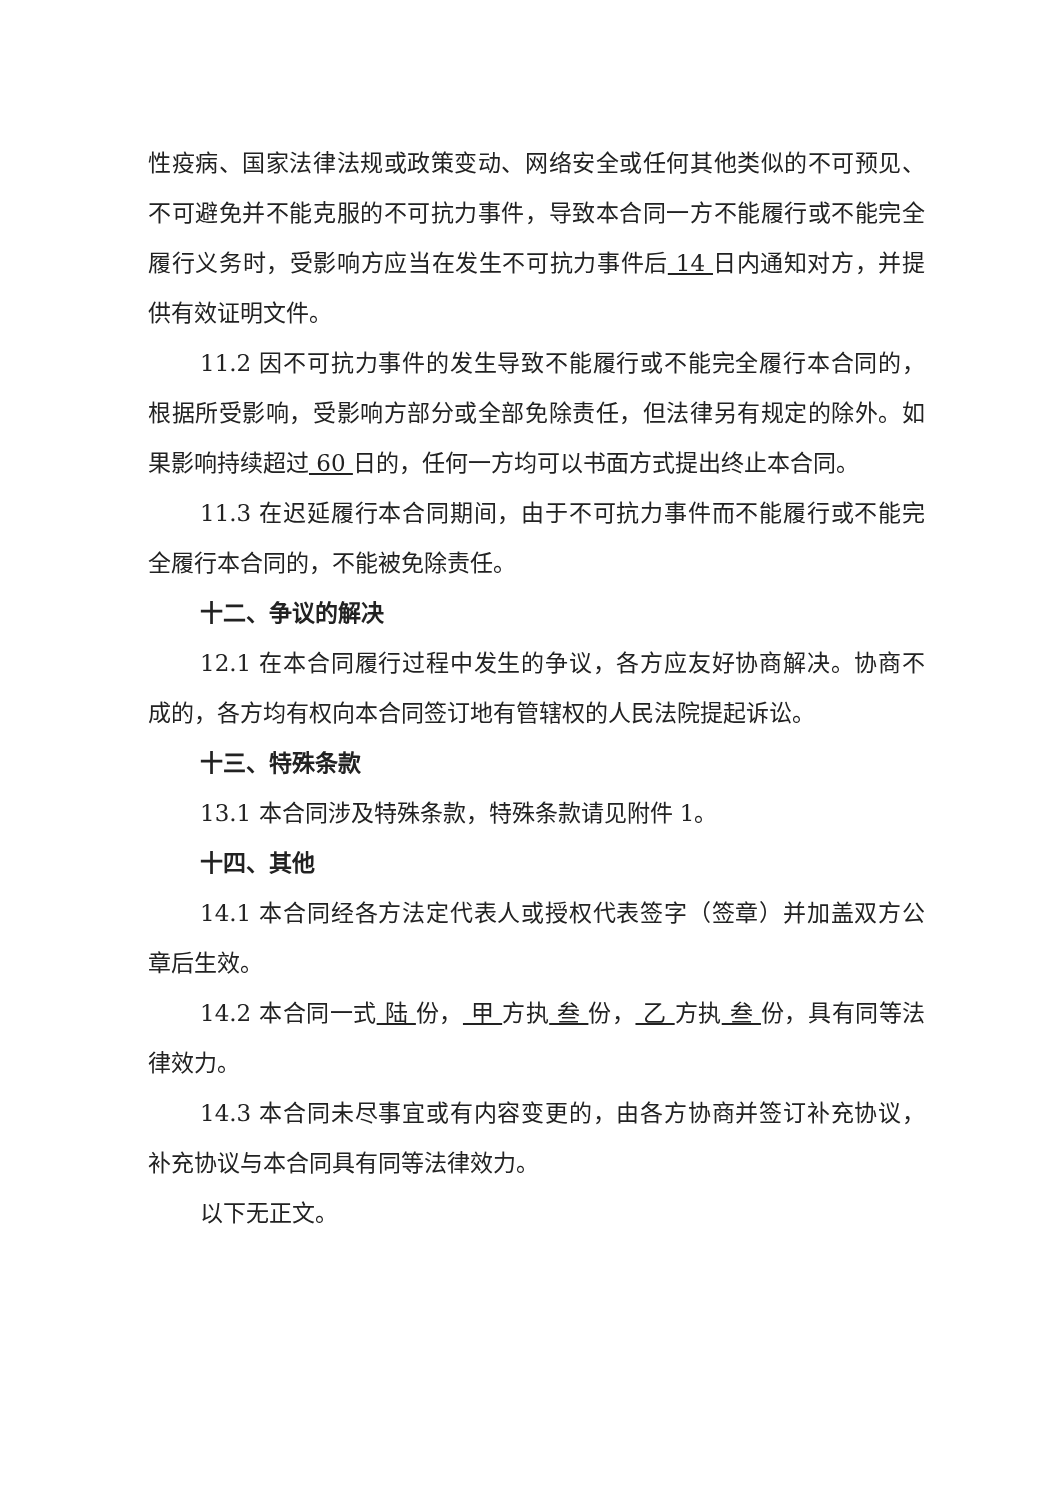性疫病、国家法律法规或政策变动、网络安全或任何其他类似的不可预见、不可避免并不能克服的不可抗力事件，导致本合同一方不能履行或不能完全履行义务时，受影响方应当在发生不可抗力事件后 14 日内通知对方，并提供有效证明文件。
11.2 因不可抗力事件的发生导致不能履行或不能完全履行本合同的，根据所受影响，受影响方部分或全部免除责任，但法律另有规定的除外。如果影响持续超过 60 日的，任何一方均可以书面方式提出终止本合同。
11.3 在迟延履行本合同期间，由于不可抗力事件而不能履行或不能完全履行本合同的，不能被免除责任。
十二、争议的解决
12.1 在本合同履行过程中发生的争议，各方应友好协商解决。协商不成的，各方均有权向本合同签订地有管辖权的人民法院提起诉讼。
十三、特殊条款
13.1 本合同涉及特殊条款，特殊条款请见附件 1。
十四、其他
14.1 本合同经各方法定代表人或授权代表签字（签章）并加盖双方公章后生效。
14.2 本合同一式 陆 份， 甲 方执 叁 份， 乙 方执 叁 份，具有同等法律效力。
14.3 本合同未尽事宜或有内容变更的，由各方协商并签订补充协议，补充协议与本合同具有同等法律效力。
以下无正文。